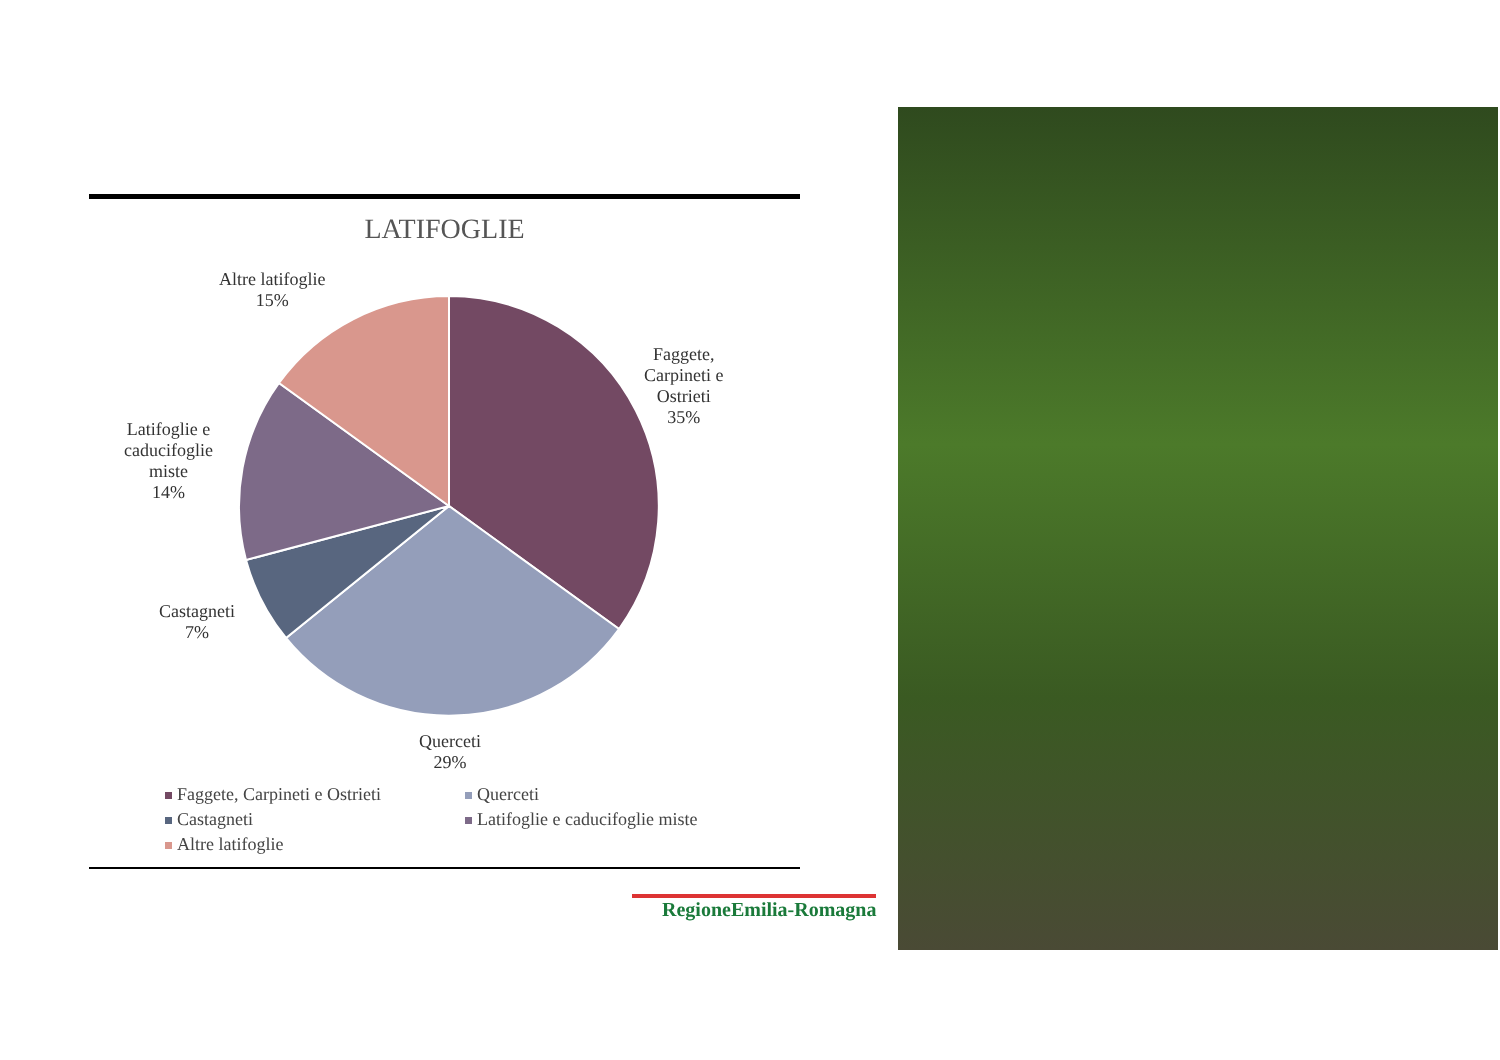LATIFOGLIE
Altre latifoglie
15%
Faggete,
Carpineti e
Ostrieti
35%
Latifoglie e
caducifoglie
miste
14%
Castagneti
7%
Querceti
29%
Faggete, Carpineti e Ostrieti
Querceti
Castagneti
Latifoglie e caducifoglie miste
Altre latifoglie
RegioneEmilia-Romagna